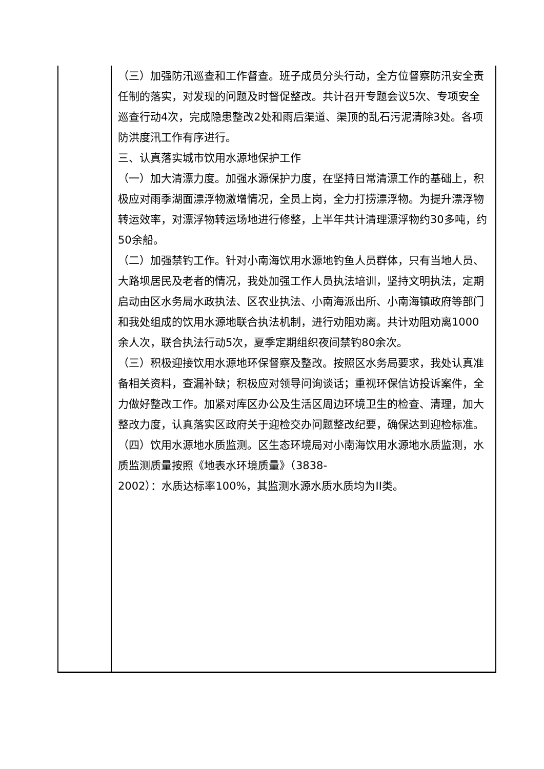| | （三）加强防汛巡查和工作督查。班子成员分头行动，全方位督察防汛安全责任制的落实，对发现的问题及时督促整改。共计召开专题会议5次、专项安全巡查行动4次，完成隐患整改2处和雨后渠道、渠顶的乱石污泥清除3处。各项防洪度汛工作有序进行。 三、认真落实城市饮用水源地保护工作 （一）加大清漂力度。加强水源保护力度，在坚持日常清漂工作的基础上，积极应对雨季湖面漂浮物激增情况，全员上岗，全力打捞漂浮物。为提升漂浮物转运效率，对漂浮物转运场地进行修整，上半年共计清理漂浮物约30多吨，约50余船。 （二）加强禁钓工作。针对小南海饮用水源地钓鱼人员群体，只有当地人员、大路坝居民及老者的情况，我处加强工作人员执法培训，坚持文明执法，定期启动由区水务局水政执法、区农业执法、小南海派出所、小南海镇政府等部门和我处组成的饮用水源地联合执法机制，进行劝阻劝离。共计劝阻劝离1000余人次，联合执法行动5次，夏季定期组织夜间禁钓80余次。 （三）积极迎接饮用水源地环保督察及整改。按照区水务局要求，我处认真准备相关资料，查漏补缺；积极应对领导问询谈话；重视环保信访投诉案件，全力做好整改工作。加紧对库区办公及生活区周边环境卫生的检查、清理，加大整改力度，认真落实区政府关于迎检交办问题整改纪要，确保达到迎检标准。 （四）饮用水源地水质监测。区生态环境局对小南海饮用水源地水质监测，水质监测质量按照《地表水环境质量》（3838- 2002）：水质达标率100%，其监测水源水质水质均为II类。 |